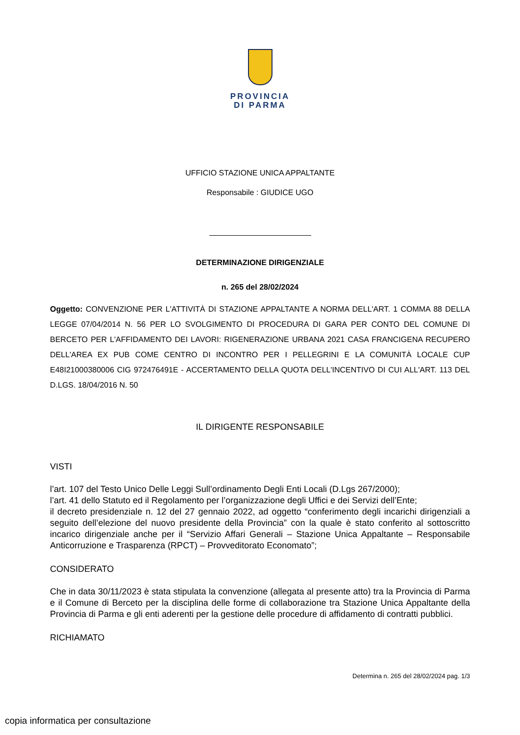PROVINCIA
DI PARMA
UFFICIO STAZIONE UNICA APPALTANTE
Responsabile : GIUDICE UGO
DETERMINAZIONE DIRIGENZIALE
n. 265 del 28/02/2024
Oggetto: CONVENZIONE PER L'ATTIVITÀ DI STAZIONE APPALTANTE A NORMA DELL'ART. 1 COMMA 88 DELLA LEGGE 07/04/2014 N. 56 PER LO SVOLGIMENTO DI PROCEDURA DI GARA PER CONTO DEL COMUNE DI BERCETO PER L'AFFIDAMENTO DEI LAVORI: RIGENERAZIONE URBANA 2021 CASA FRANCIGENA RECUPERO DELL'AREA EX PUB COME CENTRO DI INCONTRO PER I PELLEGRINI E LA COMUNITÀ LOCALE CUP E48I21000380006 CIG 972476491E - ACCERTAMENTO DELLA QUOTA DELL'INCENTIVO DI CUI ALL'ART. 113 DEL D.LGS. 18/04/2016 N. 50
IL DIRIGENTE RESPONSABILE
VISTI
l’art. 107 del Testo Unico Delle Leggi Sull’ordinamento Degli Enti Locali (D.Lgs 267/2000);
l’art. 41 dello Statuto ed il Regolamento per l’organizzazione degli Uffici e dei Servizi dell’Ente;
il decreto presidenziale n. 12 del 27 gennaio 2022, ad oggetto “conferimento degli incarichi dirigenziali a seguito dell’elezione del nuovo presidente della Provincia” con la quale è stato conferito al sottoscritto incarico dirigenziale anche per il “Servizio Affari Generali – Stazione Unica Appaltante – Responsabile Anticorruzione e Trasparenza (RPCT) – Provveditorato Economato”;
CONSIDERATO
Che in data 30/11/2023 è stata stipulata la convenzione (allegata al presente atto) tra la Provincia di Parma e il Comune di Berceto per la disciplina delle forme di collaborazione tra Stazione Unica Appaltante della Provincia di Parma e gli enti aderenti per la gestione delle procedure di affidamento di contratti pubblici.
RICHIAMATO
Determina n. 265 del 28/02/2024 pag. 1/3
copia informatica per consultazione